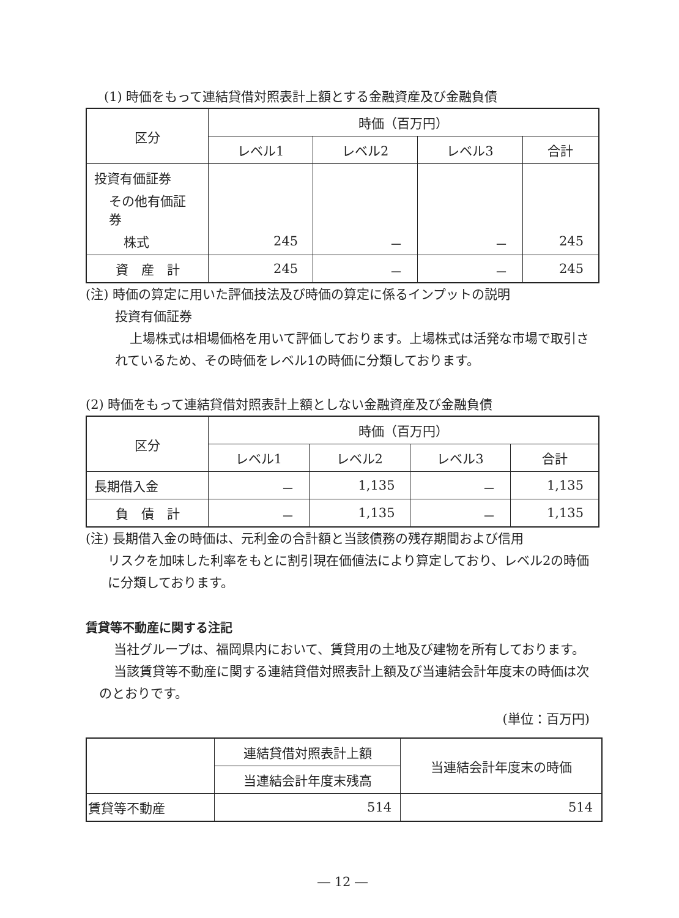(1) 時価をもって連結貸借対照表計上額とする金融資産及び金融負債
| 区分 | 時価（百万円） | | | |
| --- | --- | --- | --- | --- |
| | レベル1 | レベル2 | レベル3 | 合計 |
| 投資有価証券 | | | | |
| その他有価証券 | | | | |
| 株式 | 245 | － | － | 245 |
| 資 産 計 | 245 | － | － | 245 |
(注) 時価の算定に用いた評価技法及び時価の算定に係るインプットの説明
投資有価証券
上場株式は相場価格を用いて評価しております。上場株式は活発な市場で取引されているため、その時価をレベル1の時価に分類しております。
(2) 時価をもって連結貸借対照表計上額としない金融資産及び金融負債
| 区分 | 時価（百万円） | | | |
| --- | --- | --- | --- | --- |
| | レベル1 | レベル2 | レベル3 | 合計 |
| 長期借入金 | － | 1,135 | － | 1,135 |
| 負 債 計 | － | 1,135 | － | 1,135 |
(注) 長期借入金の時価は、元利金の合計額と当該債務の残存期間および信用
リスクを加味した利率をもとに割引現在価値法により算定しており、レベル2の時価に分類しております。
賃貸等不動産に関する注記
当社グループは、福岡県内において、賃貸用の土地及び建物を所有しております。
当該賃貸等不動産に関する連結貸借対照表計上額及び当連結会計年度末の時価は次のとおりです。
(単位：百万円)
| | 連結貸借対照表計上額 | 当連結会計年度末の時価 |
| | 当連結会計年度末残高 | |
| 賃貸等不動産 | 514 | 514 |
― 12 ―